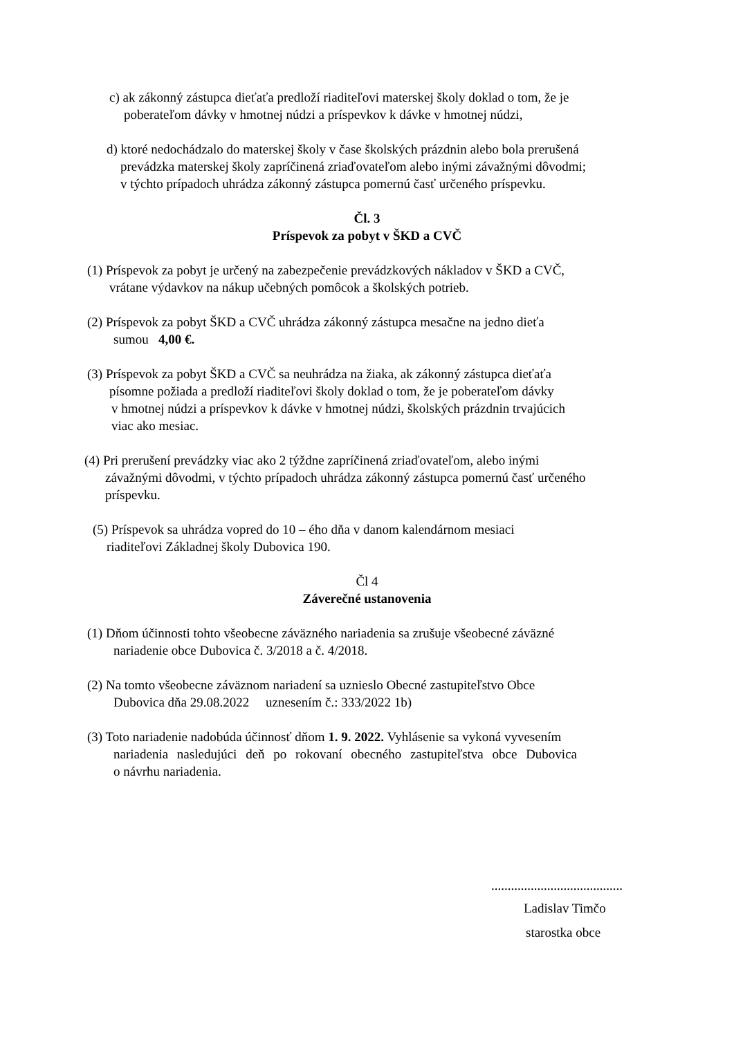c) ak zákonný zástupca dieťaťa predloží riaditeľovi materskej školy doklad o tom, že je
poberateľom dávky v hmotnej núdzi a príspevkov k dávke v hmotnej núdzi,
d) ktoré nedochádzalo do materskej školy v čase školských prázdnin alebo bola prerušená
prevádzka materskej školy zapríčinená zriaďovateľom alebo inými závažnými dôvodmi;
v týchto prípadoch uhrádza zákonný zástupca pomernú časť určeného príspevku.
Čl. 3
Príspevok za pobyt v ŠKD a CVČ
(1) Príspevok za pobyt je určený na zabezpečenie prevádzkových nákladov v ŠKD a CVČ,
vrátane výdavkov na nákup učebných pomôcok a školských potrieb.
(2) Príspevok za pobyt ŠKD a CVČ uhrádza zákonný zástupca mesačne na jedno dieťa
sumou 4,00 €.
(3) Príspevok za pobyt ŠKD a CVČ sa neuhrádza na žiaka, ak zákonný zástupca dieťaťa
písomne požiada a predloží riaditeľovi školy doklad o tom, že je poberateľom dávky
v hmotnej núdzi a príspevkov k dávke v hmotnej núdzi, školských prázdnin trvajúcich
viac ako mesiac.
(4) Pri prerušení prevádzky viac ako 2 týždne zapríčinená zriaďovateľom, alebo inými
závažnými dôvodmi, v týchto prípadoch uhrádza zákonný zástupca pomernú časť určeného
príspevku.
(5) Príspevok sa uhrádza vopred do 10 – ého dňa v danom kalendárnom mesiaci
riaditeľovi Základnej školy Dubovica 190.
Čl 4
Záverečné ustanovenia
(1) Dňom účinnosti tohto všeobecne záväzného nariadenia sa zrušuje všeobecné záväzné
nariadenie obce Dubovica č. 3/2018 a č. 4/2018.
(2) Na tomto všeobecne záväznom nariadení sa uznieslo Obecné zastupiteľstvo Obce
Dubovica dňa 29.08.2022 uznesením č.: 333/2022 1b)
(3) Toto nariadenie nadobúda účinnosť dňom 1. 9. 2022. Vyhlásenie sa vykoná vyvesením
nariadenia nasledujúci deň po rokovaní obecného zastupiteľstva obce Dubovica
o návrhu nariadenia.
........................................
Ladislav Timčo
starostka obce